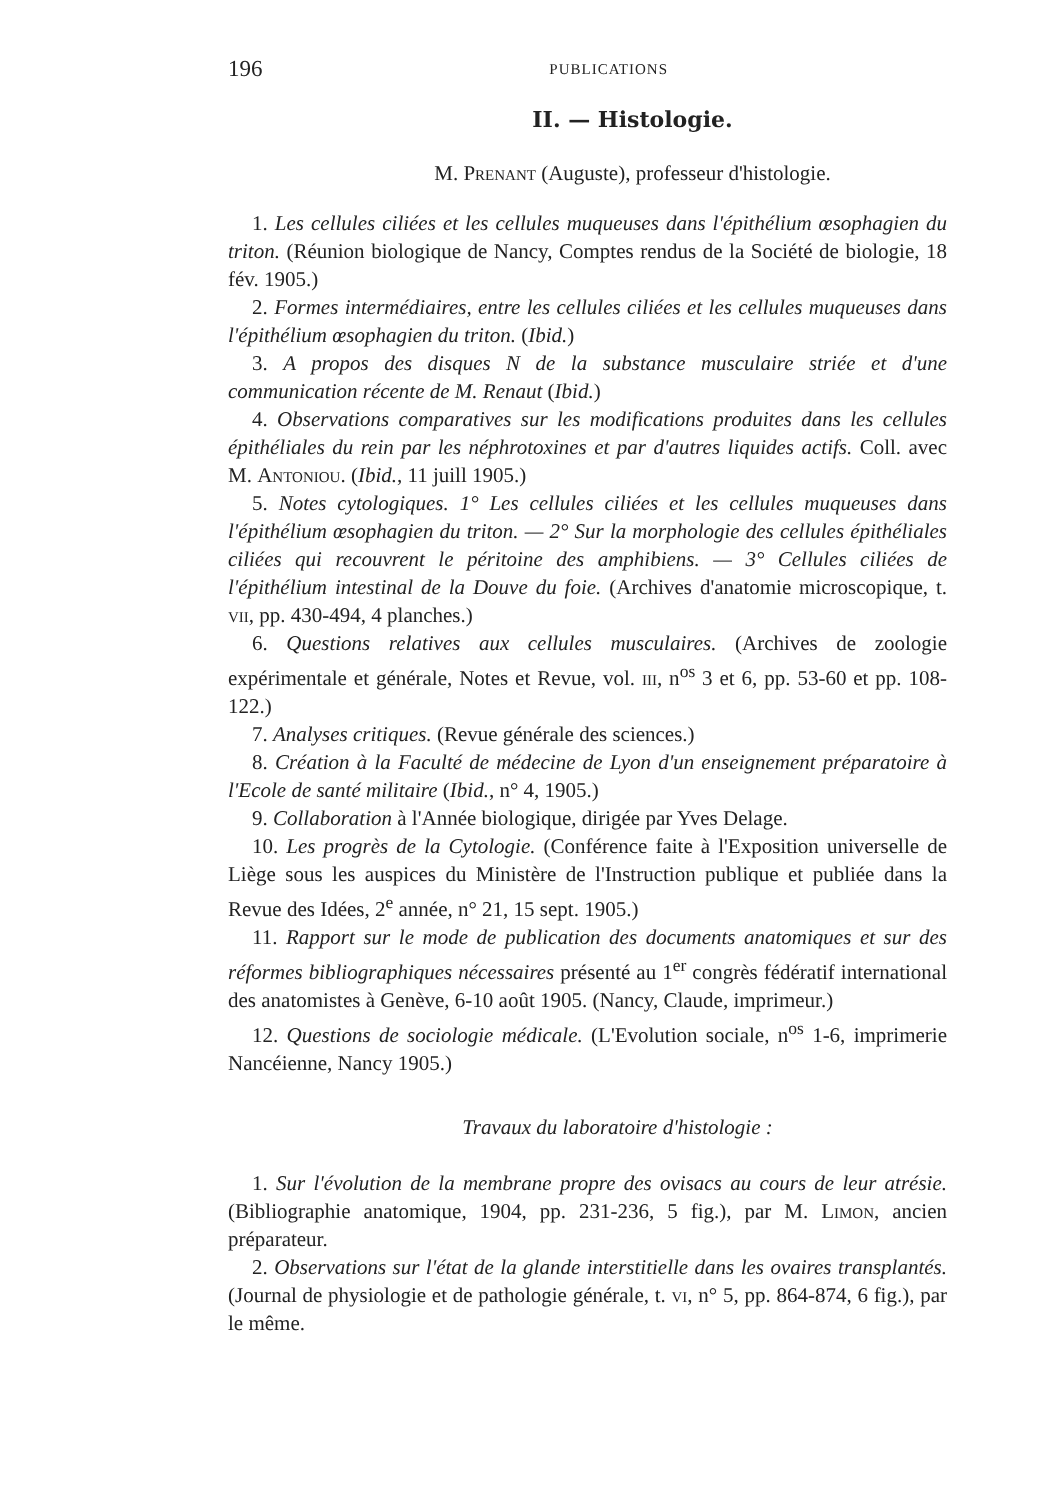196 PUBLICATIONS
II. — Histologie.
M. Prenant (Auguste), professeur d'histologie.
1. Les cellules ciliées et les cellules muqueuses dans l'épithélium œsophagien du triton. (Réunion biologique de Nancy, Comptes rendus de la Société de biologie, 18 fév. 1905.)
2. Formes intermédiaires, entre les cellules ciliées et les cellules muqueuses dans l'épithélium œsophagien du triton. (Ibid.)
3. A propos des disques N de la substance musculaire striée et d'une communication récente de M. Renaut (Ibid.)
4. Observations comparatives sur les modifications produites dans les cellules épithéliales du rein par les néphrotoxines et par d'autres liquides actifs. Coll. avec M. Antoniou. (Ibid., 11 juill 1905.)
5. Notes cytologiques. 1° Les cellules ciliées et les cellules muqueuses dans l'épithélium œsophagien du triton. — 2° Sur la morphologie des cellules épithéliales ciliées qui recouvrent le péritoine des amphibiens. — 3° Cellules ciliées de l'épithélium intestinal de la Douve du foie. (Archives d'anatomie microscopique, t. vii, pp. 430-494, 4 planches.)
6. Questions relatives aux cellules musculaires. (Archives de zoologie expérimentale et générale, Notes et Revue, vol. iii, n<sup>os</sup> 3 et 6, pp. 53-60 et pp. 108-122.)
7. Analyses critiques. (Revue générale des sciences.)
8. Création à la Faculté de médecine de Lyon d'un enseignement préparatoire à l'Ecole de santé militaire (Ibid., n° 4, 1905.)
9. Collaboration à l'Année biologique, dirigée par Yves Delage.
10. Les progrès de la Cytologie. (Conférence faite à l'Exposition universelle de Liège sous les auspices du Ministère de l'Instruction publique et publiée dans la Revue des Idées, 2<sup>e</sup> année, n° 21, 15 sept. 1905.)
11. Rapport sur le mode de publication des documents anatomiques et sur des réformes bibliographiques nécessaires présenté au 1<sup>er</sup> congrès fédératif international des anatomistes à Genève, 6-10 août 1905. (Nancy, Claude, imprimeur.)
12. Questions de sociologie médicale. (L'Evolution sociale, n<sup>os</sup> 1-6, imprimerie Nancéienne, Nancy 1905.)
Travaux du laboratoire d'histologie :
1. Sur l'évolution de la membrane propre des ovisacs au cours de leur atrésie. (Bibliographie anatomique, 1904, pp. 231-236, 5 fig.), par M. Limon, ancien préparateur.
2. Observations sur l'état de la glande interstitielle dans les ovaires transplantés. (Journal de physiologie et de pathologie générale, t. vi, n° 5, pp. 864-874, 6 fig.), par le même.